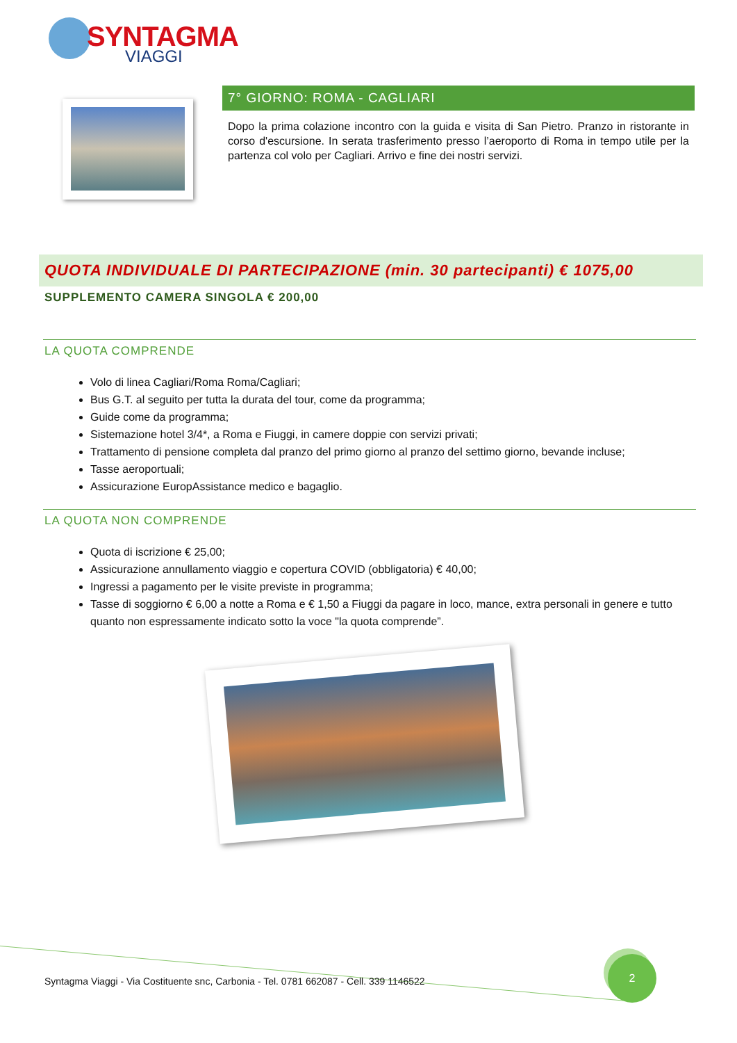SYNTAGMA
VIAGGI
7° GIORNO: ROMA - CAGLIARI
Dopo la prima colazione incontro con la guida e visita di San Pietro. Pranzo in ristorante in corso d'escursione. In serata trasferimento presso l’aeroporto di Roma in tempo utile per la partenza col volo per Cagliari. Arrivo e fine dei nostri servizi.
QUOTA INDIVIDUALE DI PARTECIPAZIONE (min. 30 partecipanti) € 1075,00
SUPPLEMENTO CAMERA SINGOLA € 200,00
LA QUOTA COMPRENDE
Volo di linea Cagliari/Roma Roma/Cagliari;
Bus G.T. al seguito per tutta la durata del tour, come da programma;
Guide come da programma;
Sistemazione hotel 3/4*, a Roma e Fiuggi, in camere doppie con servizi privati;
Trattamento di pensione completa dal pranzo del primo giorno al pranzo del settimo giorno, bevande incluse;
Tasse aeroportuali;
Assicurazione EuropAssistance medico e bagaglio.
LA QUOTA NON COMPRENDE
Quota di iscrizione € 25,00;
Assicurazione annullamento viaggio e copertura COVID (obbligatoria) € 40,00;
Ingressi a pagamento per le visite previste in programma;
Tasse di soggiorno € 6,00 a notte a Roma e € 1,50 a Fiuggi da pagare in loco, mance, extra personali in genere e tutto quanto non espressamente indicato sotto la voce "la quota comprende”.
Syntagma Viaggi - Via Costituente snc, Carbonia - Tel. 0781 662087 - Cell. 339 1146522
2